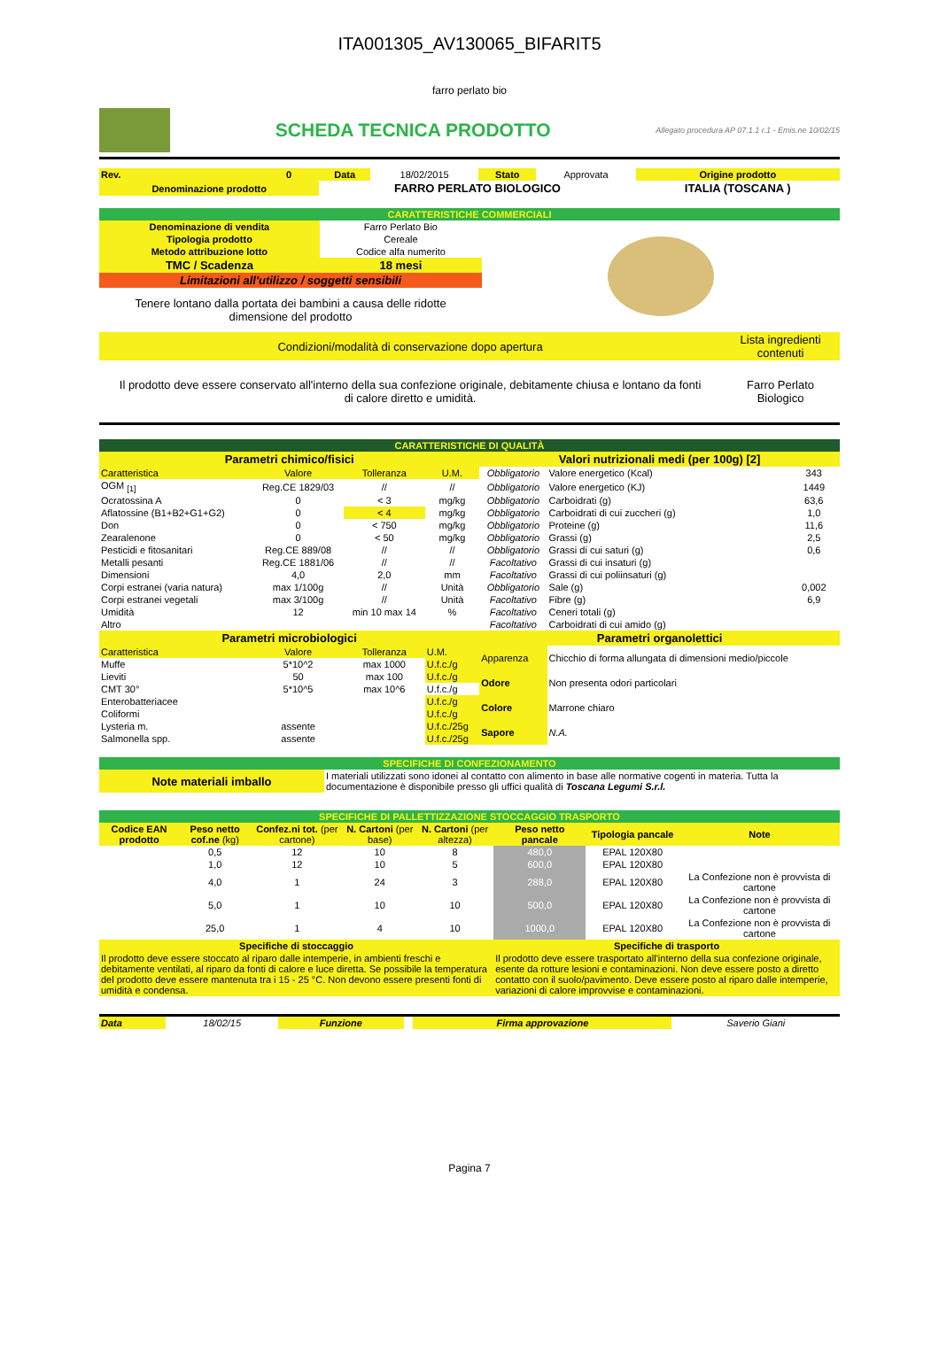ITA001305_AV130065_BIFARIT5
farro perlato bio
SCHEDA TECNICA PRODOTTO
Allegato procedura AP 07.1.1 r.1 - Emis.ne 10/02/15
| Rev. | 0 | Data | 18/02/2015 | Stato | Approvata | Origine prodotto |
| Denominazione prodotto | | FARRO PERLATO BIOLOGICO | | | | ITALIA (TOSCANA ) |
| CARATTERISTICHE COMMERCIALI | | |
| Denominazione di vendita | Farro Perlato Bio | |
| Tipologia prodotto | Cereale | |
| Metodo attribuzione lotto | Codice alfa numerito | |
| TMC / Scadenza | 18 mesi | |
| Limitazioni all'utilizzo / soggetti sensibili | | |
| Tenere lontano dalla portata dei bambini a causa delle ridotte dimensione del prodotto | | |
| Condizioni/modalità di conservazione dopo apertura | Lista ingredienti contenuti |
| Il prodotto deve essere conservato all'interno della sua confezione originale, debitamente chiusa e lontano da fonti di calore diretto e umidità. | Farro Perlato Biologico |
| CARATTERISTICHE DI QUALITÀ | | | | | | |
| Parametri chimico/fisici | | | | Valori nutrizionali medi (per 100g) [2] | | |
| Caratteristica | Valore | Tolleranza | U.M. | Obbligatorio | Valore energetico (Kcal) | 343 |
| OGM <sub>[1]</sub> | Reg.CE 1829/03 | // | // | Obbligatorio | Valore energetico (KJ) | 1449 |
| Ocratossina A | 0 | < 3 | mg/kg | Obbligatorio | Carboidrati (g) | 63,6 |
| Aflatossine (B1+B2+G1+G2) | 0 | < 4 | mg/kg | Obbligatorio | Carboidrati di cui zuccheri (g) | 1,0 |
| Don | 0 | < 750 | mg/kg | Obbligatorio | Proteine (g) | 11,6 |
| Zearalenone | 0 | < 50 | mg/kg | Obbligatorio | Grassi (g) | 2,5 |
| Pesticidi e fitosanitari | Reg.CE 889/08 | // | // | Obbligatorio | Grassi di cui saturi (g) | 0,6 |
| Metalli pesanti | Reg.CE 1881/06 | // | // | Facoltativo | Grassi di cui insaturi (g) | |
| Dimensioni | 4,0 | 2,0 | mm | Facoltativo | Grassi di cui poliinsaturi (g) | |
| Corpi estranei (varia natura) | max 1/100g | // | Unità | Obbligatorio | Sale (g) | 0,002 |
| Corpi estranei vegetali | max 3/100g | // | Unità | Facoltativo | Fibre (g) | 6,9 |
| Umidità | 12 | min 10 max 14 | % | Facoltativo | Ceneri totali (g) | |
| Altro | | | | Facoltativo | Carboidrati di cui amido (g) | |
| Parametri microbiologici | | | | Parametri organolettici | | |
| Caratteristica | Valore | Tolleranza | U.M. | Apparenza | Chicchio di forma allungata di dimensioni medio/piccole | |
| Muffe | 5*10^2 | max 1000 | U.f.c./g | | | |
| Lieviti | 50 | max 100 | U.f.c./g | Odore | Non presenta odori particolari | |
| CMT 30° | 5*10^5 | max 10^6 | U.f.c./g | | | |
| Enterobatteriacee | | | U.f.c./g | Colore | Marrone chiaro | |
| Coliformi | | | U.f.c./g | | | |
| Lysteria m. | assente | | U.f.c./25g | Sapore | N.A. | |
| Salmonella spp. | assente | | U.f.c./25g | | | |
| SPECIFICHE DI CONFEZIONAMENTO | |
| Note materiali imballo | I materiali utilizzati sono idonei al contatto con alimento in base alle normative cogenti in materia. Tutta la documentazione è disponibile presso gli uffici qualità di Toscana Legumi S.r.l. |
| SPECIFICHE DI PALLETTIZZAZIONE STOCCAGGIO TRASPORTO | | | | | | | |
| Codice EAN prodotto | Peso netto cof.ne (kg) | Confez.ni tot. (per cartone) | N. Cartoni (per base) | N. Cartoni (per altezza) | Peso netto pancale | Tipologia pancale | Note |
| | 0,5 | 12 | 10 | 8 | 480,0 | EPAL 120X80 | |
| | 1,0 | 12 | 10 | 5 | 600,0 | EPAL 120X80 | |
| | 4,0 | 1 | 24 | 3 | 288,0 | EPAL 120X80 | La Confezione non è provvista di cartone |
| | 5,0 | 1 | 10 | 10 | 500,0 | EPAL 120X80 | La Confezione non è provvista di cartone |
| | 25,0 | 1 | 4 | 10 | 1000,0 | EPAL 120X80 | La Confezione non è provvista di cartone |
| Specifiche di stoccaggio | | | | | Specifiche di trasporto | | |
| Il prodotto deve essere stoccato al riparo dalle intemperie, in ambienti freschi e debitamente ventilati, al riparo da fonti di calore e luce diretta. Se possibile la temperatura del prodotto deve essere mantenuta tra i 15 - 25 °C. Non devono essere presenti fonti di umidità e condensa. | | | | | Il prodotto deve essere trasportato all'interno della sua confezione originale, esente da rotture lesioni e contaminazioni. Non deve essere posto a diretto contatto con il suolo/pavimento. Deve essere posto al riparo dalle intemperie, variazioni di calore improvvise e contaminazioni. | | |
| Data | 18/02/15 | Funzione | | Firma approvazione | Saverio Giani |
Pagina 7